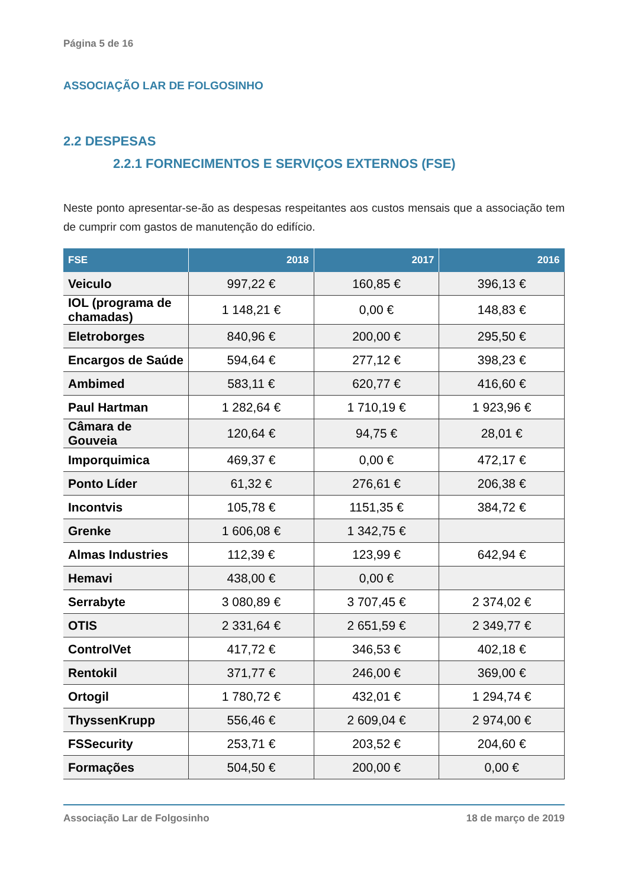Página 5 de 16
ASSOCIAÇÃO LAR DE FOLGOSINHO
2.2 DESPESAS
2.2.1 FORNECIMENTOS E SERVIÇOS EXTERNOS (FSE)
Neste ponto apresentar-se-ão as despesas respeitantes aos custos mensais que a associação tem de cumprir com gastos de manutenção do edifício.
| FSE | 2018 | 2017 | 2016 |
| --- | --- | --- | --- |
| Veiculo | 997,22 € | 160,85 € | 396,13 € |
| IOL (programa de chamadas) | 1 148,21 € | 0,00 € | 148,83 € |
| Eletroborges | 840,96 € | 200,00 € | 295,50 € |
| Encargos de Saúde | 594,64 € | 277,12 € | 398,23 € |
| Ambimed | 583,11 € | 620,77 € | 416,60 € |
| Paul Hartman | 1 282,64 € | 1 710,19 € | 1 923,96 € |
| Câmara de Gouveia | 120,64 € | 94,75 € | 28,01 € |
| Imporquimica | 469,37 € | 0,00 € | 472,17 € |
| Ponto Líder | 61,32 € | 276,61 € | 206,38 € |
| Incontvis | 105,78 € | 1151,35 € | 384,72 € |
| Grenke | 1 606,08 € | 1 342,75 € | |
| Almas Industries | 112,39 € | 123,99 € | 642,94 € |
| Hemavi | 438,00 € | 0,00 € | |
| Serrabyte | 3 080,89 € | 3 707,45 € | 2 374,02 € |
| OTIS | 2 331,64 € | 2 651,59 € | 2 349,77 € |
| ControlVet | 417,72 € | 346,53 € | 402,18 € |
| Rentokil | 371,77 € | 246,00 € | 369,00 € |
| Ortogil | 1 780,72 € | 432,01 € | 1 294,74 € |
| ThyssenKrupp | 556,46 € | 2 609,04 € | 2 974,00 € |
| FSSecurity | 253,71 € | 203,52 € | 204,60 € |
| Formações | 504,50 € | 200,00 € | 0,00 € |
Associação Lar de Folgosinho 18 de março de 2019